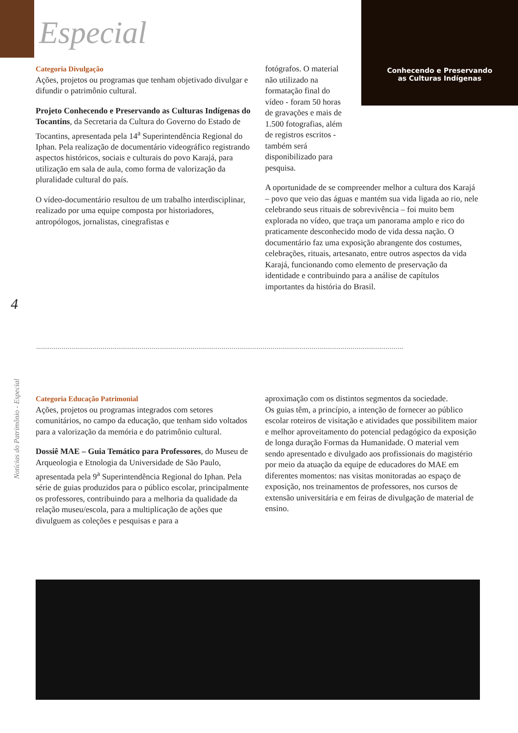Especial
Conhecendo e Preservando
as Culturas Indígenas
Categoria Divulgação
Ações, projetos ou programas que tenham objetivado divulgar e difundir o patrimônio cultural.
Projeto Conhecendo e Preservando as Culturas Indígenas do Tocantins, da Secretaria da Cultura do Governo do Estado de Tocantins, apresentada pela 14<sup>a</sup> Superintendência Regional do Iphan. Pela realização de documentário videográfico registrando aspectos históricos, sociais e culturais do povo Karajá, para utilização em sala de aula, como forma de valorização da pluralidade cultural do país.
O vídeo-documentário resultou de um trabalho interdisciplinar, realizado por uma equipe composta por historiadores, antropólogos, jornalistas, cinegrafistas e
fotógrafos. O material não utilizado na formatação final do vídeo - foram 50 horas de gravações e mais de 1.500 fotografias, além de registros escritos - também será disponibilizado para pesquisa.
A oportunidade de se compreender melhor a cultura dos Karajá – povo que veio das águas e mantém sua vida ligada ao rio, nele celebrando seus rituais de sobrevivência – foi muito bem explorada no vídeo, que traça um panorama amplo e rico do praticamente desconhecido modo de vida dessa nação. O documentário faz uma exposição abrangente dos costumes, celebrações, rituais, artesanato, entre outros aspectos da vida Karajá, funcionando como elemento de preservação da identidade e contribuindo para a análise de capítulos importantes da história do Brasil.
4
Notícias do Patrimônio - Especial
Categoria Educação Patrimonial
Ações, projetos ou programas integrados com setores comunitários, no campo da educação, que tenham sido voltados para a valorização da memória e do patrimônio cultural.
Dossiê MAE – Guia Temático para Professores, do Museu de Arqueologia e Etnologia da Universidade de São Paulo, apresentada pela 9<sup>a</sup> Superintendência Regional do Iphan. Pela série de guias produzidos para o público escolar, principalmente os professores, contribuindo para a melhoria da qualidade da relação museu/escola, para a multiplicação de ações que divulguem as coleções e pesquisas e para a
aproximação com os distintos segmentos da sociedade.
Os guias têm, a princípio, a intenção de fornecer ao público escolar roteiros de visitação e atividades que possibilitem maior e melhor aproveitamento do potencial pedagógico da exposição de longa duração Formas da Humanidade. O material vem sendo apresentado e divulgado aos profissionais do magistério por meio da atuação da equipe de educadores do MAE em diferentes momentos: nas visitas monitoradas ao espaço de exposição, nos treinamentos de professores, nos cursos de extensão universitária e em feiras de divulgação de material de ensino.